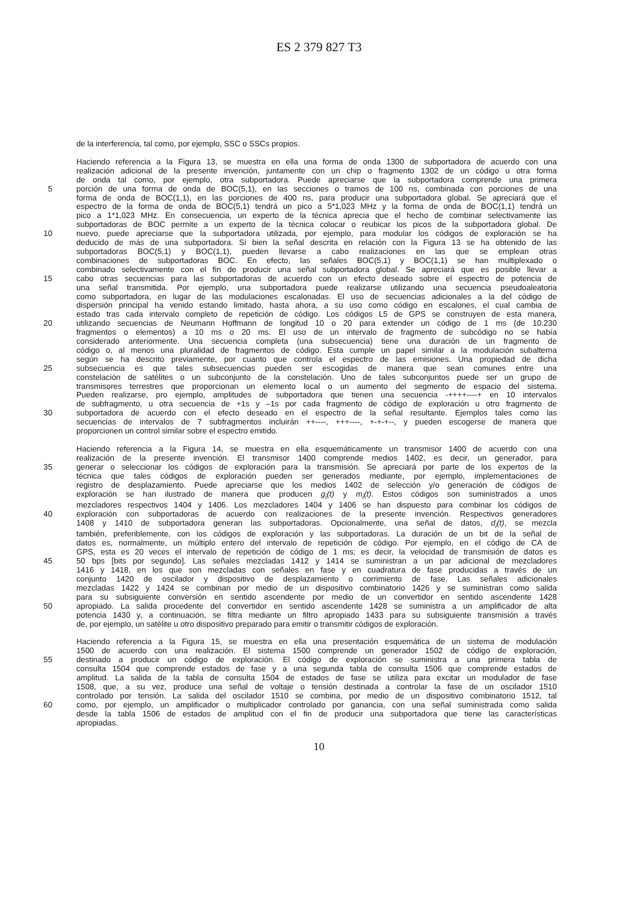ES 2 379 827 T3
de la interferencia, tal como, por ejemplo, SSC o SSCs propios.
Haciendo referencia a la Figura 13, se muestra en ella una forma de onda 1300 de subportadora de acuerdo con una
realización adicional de la presente invención, juntamente con un chip o fragmento 1302 de un código u otra forma
de onda tal como, por ejemplo, otra subportadora. Puede apreciarse que la subportadora comprende una primera
5 porción de una forma de onda de BOC(5,1), en las secciones o tramos de 100 ns, combinada con porciones de una
forma de onda de BOC(1,1), en las porciones de 400 ns, para producir una subportadora global. Se apreciará que el
espectro de la forma de onda de BOC(5,1) tendrá un pico a 5*1,023 MHz y la forma de onda de BOC(1,1) tendrá un
pico a 1*1,023 MHz. En consecuencia, un experto de la técnica aprecia que el hecho de combinar selectivamente las
subportadoras de BOC permite a un experto de la técnica colocar o reubicar los picos de la subportadora global. De
10 nuevo, puede apreciarse que la subportadora utilizada, por ejemplo, para modular los códigos de exploración se ha
deducido de más de una subportadora. Si bien la señal descrita en relación con la Figura 13 se ha obtenido de las
subportadoras BOC(5,1) y BOC(1,1), pueden llevarse a cabo realizaciones en las que se emplean otras
combinaciones de subportadoras BOC. En efecto, las señales BOC(5,1) y BOC(1,1) se han multiplexado o
combinado selectivamente con el fin de producir una señal subportadora global. Se apreciará que es posible llevar a
15 cabo otras secuencias para las subportadoras de acuerdo con un efecto deseado sobre el espectro de potencia de
una señal transmitida. Por ejemplo, una subportadora puede realizarse utilizando una secuencia pseudoaleatoria
como subportadora, en lugar de las modulaciones escalonadas. El uso de secuencias adicionales a la del código de
dispersión principal ha venido estando limitado, hasta ahora, a su uso como código en escalones, el cual cambia de
estado tras cada intervalo completo de repetición de código. Los códigos L5 de GPS se construyen de esta manera,
20 utilizando secuencias de Neumann Hoffmann de longitud 10 o 20 para extender un código de 1 ms (de 10.230
fragmentos o elementos) a 10 ms o 20 ms. El uso de un intervalo de fragmento de subcódigo no se había
considerado anteriormente. Una secuencia completa (una subsecuencia) tiene una duración de un fragmento de
código o, al menos una pluralidad de fragmentos de código. Esta cumple un papel similar a la modulación subalterna
según se ha descrito previamente, por cuanto que controla el espectro de las emisiones. Una propiedad de dicha
25 subsecuencia es que tales subsecuencias pueden ser escogidas de manera que sean comunes entre una
constelación de satélites o un subconjunto de la constelación. Uno de tales subconjuntos puede ser un grupo de
transmisores terrestres que proporcionan un elemento local o un aumento del segmento de espacio del sistema.
Pueden realizarse, pro ejemplo, amplitudes de subportadora que tienen una secuencia -++++----+ en 10 intervalos
de subfragmento, u otra secuencia de +1s y –1s por cada fragmento de código de exploración u otro fragmento de
30 subportadora de acuerdo con el efecto deseado en el espectro de la señal resultante. Ejemplos tales como las
secuencias de intervalos de 7 subfragmentos incluirán ++----, +++----, +-+-+--, y pueden escogerse de manera que
proporcionen un control similar sobre el espectro emitido.
Haciendo referencia a la Figura 14, se muestra en ella esquemáticamente un transmisor 1400 de acuerdo con una
realización de la presente invención. El transmisor 1400 comprende medios 1402, es decir, un generador, para
35 generar o seleccionar los códigos de exploración para la transmisión. Se apreciará por parte de los expertos de la
técnica que tales códigos de exploración pueden ser generados mediante, por ejemplo, implementaciones de
registro de desplazamiento. Puede apreciarse que los medios 1402 de selección y/o generación de códigos de
exploración se han ilustrado de manera que producen g<sub>i</sub>(t) y m<sub>i</sub>(t). Estos códigos son suministrados a unos
mezcladores respectivos 1404 y 1406. Los mezcladores 1404 y 1406 se han dispuesto para combinar los códigos de
40 exploración con subportadoras de acuerdo con realizaciones de la presente invención. Respectivos generadores
1408 y 1410 de subportadora generan las subportadoras. Opcionalmente, una señal de datos, d<sub>i</sub>(t), se mezcla
también, preferiblemente, con los códigos de exploración y las subportadoras. La duración de un bit de la señal de
datos es, normalmente, un múltiplo entero del intervalo de repetición de código. Por ejemplo, en el código de CA de
GPS, esta es 20 veces el intervalo de repetición de código de 1 ms; es decir, la velocidad de transmisión de datos es
45 50 bps [bits por segundo]. Las señales mezcladas 1412 y 1414 se suministran a un par adicional de mezcladores
1416 y 1418, en los que son mezcladas con señales en fase y en cuadratura de fase producidas a través de un
conjunto 1420 de oscilador y dispositivo de desplazamiento o corrimiento de fase. Las señales adicionales
mezcladas 1422 y 1424 se combinan por medio de un dispositivo combinatorio 1426 y se suministran como salida
para su subsiguiente conversión en sentido ascendente por medio de un convertidor en sentido ascendente 1428
50 apropiado. La salida procedente del convertidor en sentido ascendente 1428 se suministra a un amplificador de alta
potencia 1430 y, a continuación, se filtra mediante un filtro apropiado 1433 para su subsiguiente transmisión a través
de, por ejemplo, un satélite u otro dispositivo preparado para emitir o transmitir códigos de exploración.
Haciendo referencia a la Figura 15, se muestra en ella una presentación esquemática de un sistema de modulación
1500 de acuerdo con una realización. El sistema 1500 comprende un generador 1502 de código de exploración,
55 destinado a producir un código de exploración. El código de exploración se suministra a una primera tabla de
consulta 1504 que comprende estados de fase y a una segunda tabla de consulta 1506 que comprende estados de
amplitud. La salida de la tabla de consulta 1504 de estados de fase se utiliza para excitar un modulador de fase
1508, que, a su vez, produce una señal de voltaje o tensión destinada a controlar la fase de un oscilador 1510
controlado por tensión. La salida del oscilador 1510 se combina, por medio de un dispositivo combinatorio 1512, tal
60 como, por ejemplo, un amplificador o multiplicador controlado por ganancia, con una señal suministrada como salida
desde la tabla 1506 de estados de amplitud con el fin de producir una subportadora que tiene las características
apropiadas.
10